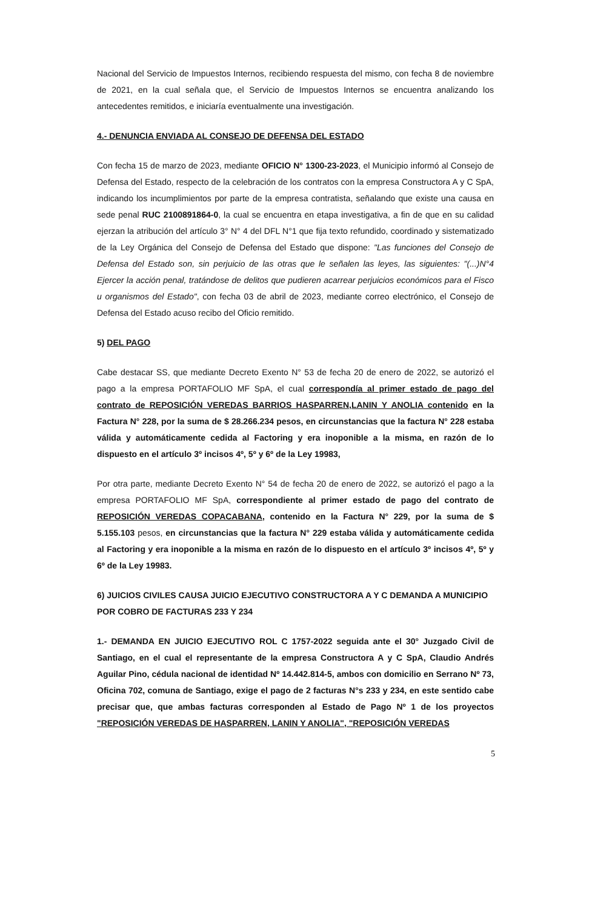Nacional del Servicio de Impuestos Internos, recibiendo respuesta del mismo, con fecha 8 de noviembre de 2021, en la cual señala que, el Servicio de Impuestos Internos se encuentra analizando los antecedentes remitidos, e iniciaría eventualmente una investigación.
4.- DENUNCIA ENVIADA AL CONSEJO DE DEFENSA DEL ESTADO
Con fecha 15 de marzo de 2023, mediante OFICIO N° 1300-23-2023, el Municipio informó al Consejo de Defensa del Estado, respecto de la celebración de los contratos con la empresa Constructora A y C SpA, indicando los incumplimientos por parte de la empresa contratista, señalando que existe una causa en sede penal RUC 2100891864-0, la cual se encuentra en etapa investigativa, a fin de que en su calidad ejerzan la atribución del artículo 3° N° 4 del DFL N°1 que fija texto refundido, coordinado y sistematizado de la Ley Orgánica del Consejo de Defensa del Estado que dispone: "Las funciones del Consejo de Defensa del Estado son, sin perjuicio de las otras que le señalen las leyes, las siguientes: "(...)N°4 Ejercer la acción penal, tratándose de delitos que pudieren acarrear perjuicios económicos para el Fisco u organismos del Estado", con fecha 03 de abril de 2023, mediante correo electrónico, el Consejo de Defensa del Estado acuso recibo del Oficio remitido.
5) DEL PAGO
Cabe destacar SS, que mediante Decreto Exento N° 53 de fecha 20 de enero de 2022, se autorizó el pago a la empresa PORTAFOLIO MF SpA, el cual correspondía al primer estado de pago del contrato de REPOSICIÓN VEREDAS BARRIOS HASPARREN,LANIN Y ANOLIA contenido en la Factura N° 228, por la suma de $ 28.266.234 pesos, en circunstancias que la factura N° 228 estaba válida y automáticamente cedida al Factoring y era inoponible a la misma, en razón de lo dispuesto en el artículo 3º incisos 4º, 5º y 6º de la Ley 19983,
Por otra parte, mediante Decreto Exento N° 54 de fecha 20 de enero de 2022, se autorizó el pago a la empresa PORTAFOLIO MF SpA, correspondiente al primer estado de pago del contrato de REPOSICIÓN VEREDAS COPACABANA, contenido en la Factura N° 229, por la suma de $ 5.155.103 pesos, en circunstancias que la factura N° 229 estaba válida y automáticamente cedida al Factoring y era inoponible a la misma en razón de lo dispuesto en el artículo 3º incisos 4º, 5º y 6º de la Ley 19983.
6) JUICIOS CIVILES CAUSA JUICIO EJECUTIVO CONSTRUCTORA A Y C DEMANDA A MUNICIPIO POR COBRO DE FACTURAS 233 Y 234
1.- DEMANDA EN JUICIO EJECUTIVO ROL C 1757-2022 seguida ante el 30° Juzgado Civil de Santiago, en el cual el representante de la empresa Constructora A y C SpA, Claudio Andrés Aguilar Pino, cédula nacional de identidad Nº 14.442.814-5, ambos con domicilio en Serrano Nº 73, Oficina 702, comuna de Santiago, exige el pago de 2 facturas N°s 233 y 234, en este sentido cabe precisar que, que ambas facturas corresponden al Estado de Pago Nº 1 de los proyectos "REPOSICIÓN VEREDAS DE HASPARREN, LANIN Y ANOLIA", "REPOSICIÓN VEREDAS
5